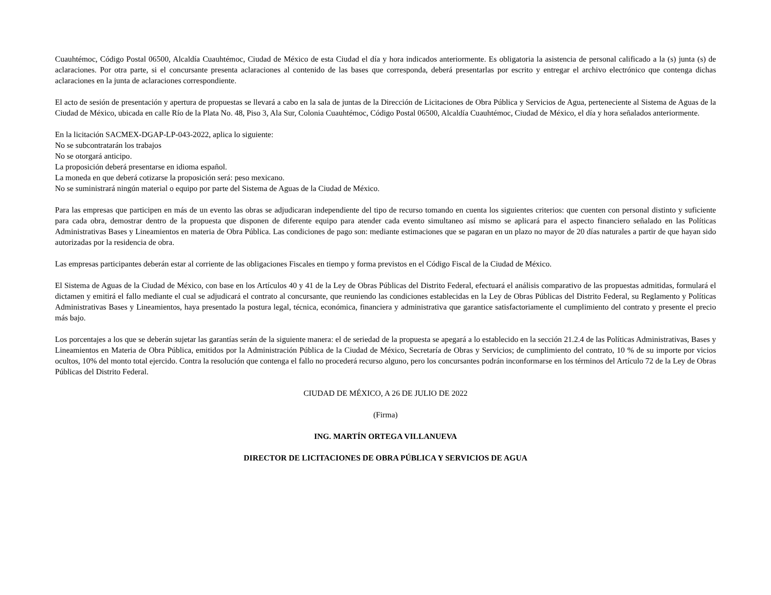Cuauhtémoc, Código Postal 06500, Alcaldía Cuauhtémoc, Ciudad de México de esta Ciudad el día y hora indicados anteriormente. Es obligatoria la asistencia de personal calificado a la (s) junta (s) de aclaraciones. Por otra parte, si el concursante presenta aclaraciones al contenido de las bases que corresponda, deberá presentarlas por escrito y entregar el archivo electrónico que contenga dichas aclaraciones en la junta de aclaraciones correspondiente.
El acto de sesión de presentación y apertura de propuestas se llevará a cabo en la sala de juntas de la Dirección de Licitaciones de Obra Pública y Servicios de Agua, perteneciente al Sistema de Aguas de la Ciudad de México, ubicada en calle Río de la Plata No. 48, Piso 3, Ala Sur, Colonia Cuauhtémoc, Código Postal 06500, Alcaldía Cuauhtémoc, Ciudad de México, el día y hora señalados anteriormente.
En la licitación SACMEX-DGAP-LP-043-2022, aplica lo siguiente:
No se subcontratarán los trabajos
No se otorgará anticipo.
La proposición deberá presentarse en idioma español.
La moneda en que deberá cotizarse la proposición será: peso mexicano.
No se suministrará ningún material o equipo por parte del Sistema de Aguas de la Ciudad de México.
Para las empresas que participen en más de un evento las obras se adjudicaran independiente del tipo de recurso tomando en cuenta los siguientes criterios: que cuenten con personal distinto y suficiente para cada obra, demostrar dentro de la propuesta que disponen de diferente equipo para atender cada evento simultaneo así mismo se aplicará para el aspecto financiero señalado en las Políticas Administrativas Bases y Lineamientos en materia de Obra Pública. Las condiciones de pago son: mediante estimaciones que se pagaran en un plazo no mayor de 20 días naturales a partir de que hayan sido autorizadas por la residencia de obra.
Las empresas participantes deberán estar al corriente de las obligaciones Fiscales en tiempo y forma previstos en el Código Fiscal de la Ciudad de México.
El Sistema de Aguas de la Ciudad de México, con base en los Artículos 40 y 41 de la Ley de Obras Públicas del Distrito Federal, efectuará el análisis comparativo de las propuestas admitidas, formulará el dictamen y emitirá el fallo mediante el cual se adjudicará el contrato al concursante, que reuniendo las condiciones establecidas en la Ley de Obras Públicas del Distrito Federal, su Reglamento y Políticas Administrativas Bases y Lineamientos, haya presentado la postura legal, técnica, económica, financiera y administrativa que garantice satisfactoriamente el cumplimiento del contrato y presente el precio más bajo.
Los porcentajes a los que se deberán sujetar las garantías serán de la siguiente manera: el de seriedad de la propuesta se apegará a lo establecido en la sección 21.2.4 de las Políticas Administrativas, Bases y Lineamientos en Materia de Obra Pública, emitidos por la Administración Pública de la Ciudad de México, Secretaría de Obras y Servicios; de cumplimiento del contrato, 10 % de su importe por vicios ocultos, 10% del monto total ejercido. Contra la resolución que contenga el fallo no procederá recurso alguno, pero los concursantes podrán inconformarse en los términos del Artículo 72 de la Ley de Obras Públicas del Distrito Federal.
CIUDAD DE MÉXICO, A 26 DE JULIO DE 2022
(Firma)
ING. MARTÍN ORTEGA VILLANUEVA
DIRECTOR DE LICITACIONES DE OBRA PÚBLICA Y SERVICIOS DE AGUA